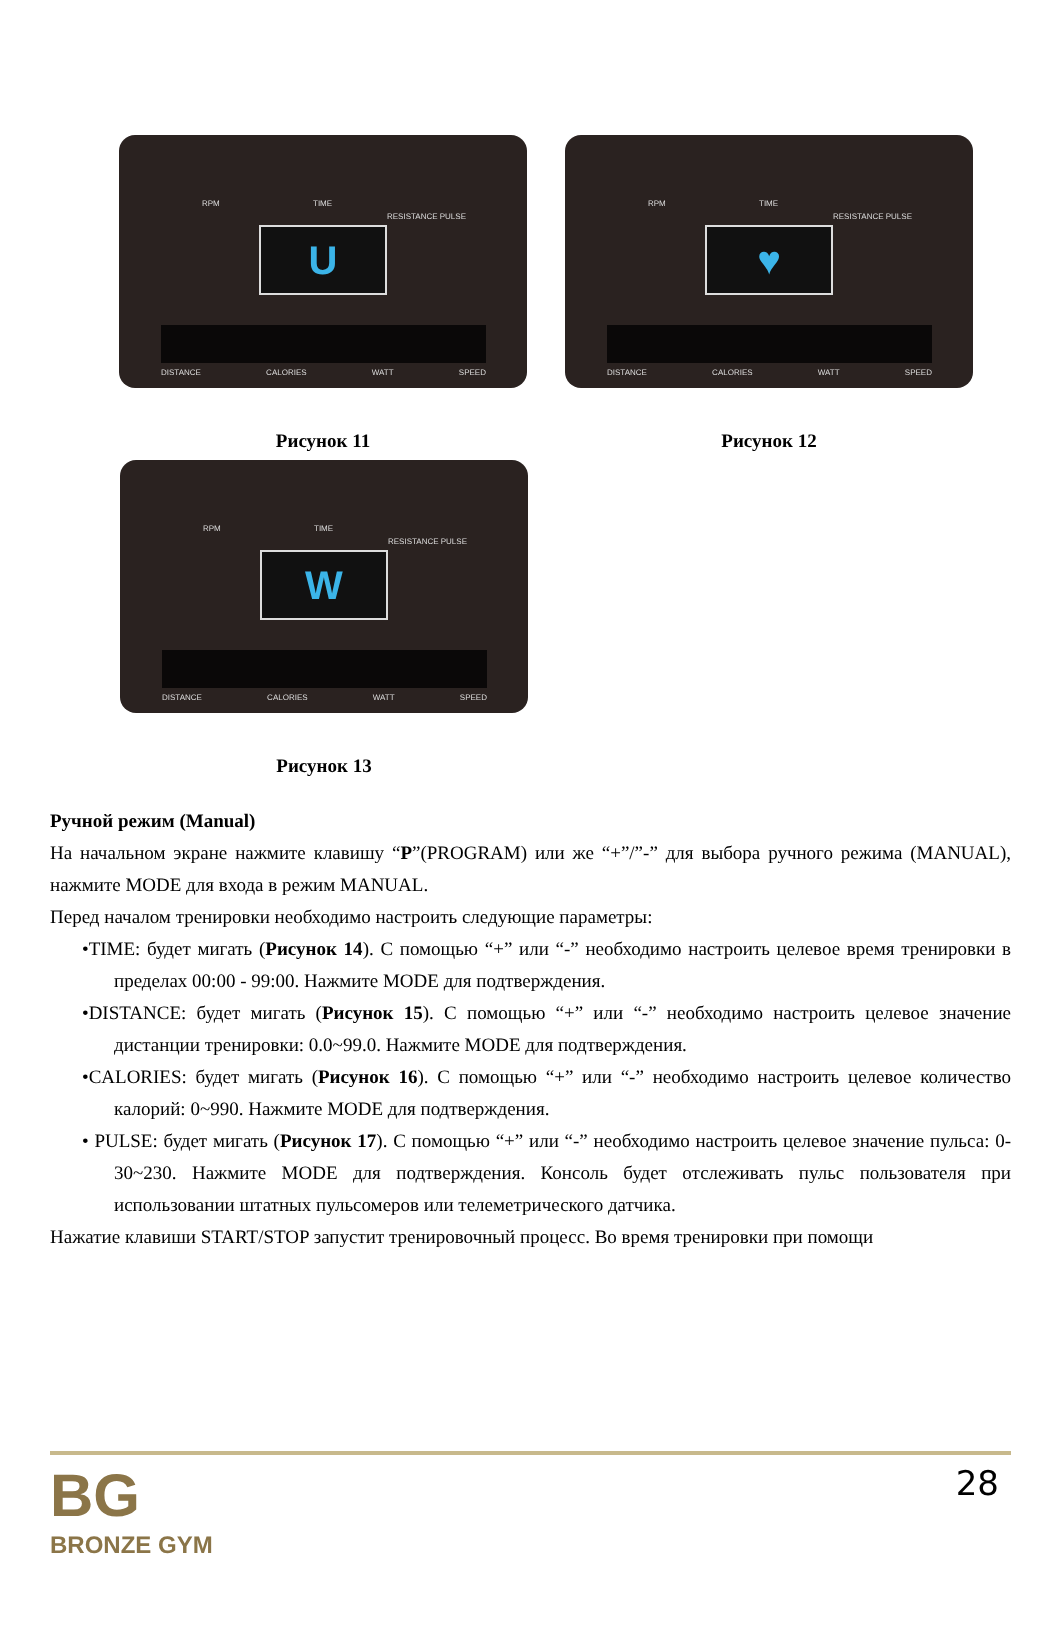RPM TIME
RESISTANCE PULSE
U
DISTANCE CALORIES WATT SPEED
Рисунок 11
RPM TIME
RESISTANCE PULSE
♥
DISTANCE CALORIES WATT SPEED
Рисунок 12
RPM TIME
RESISTANCE PULSE
W
DISTANCE CALORIES WATT SPEED
Рисунок 13
Ручной режим (Manual)
На начальном экране нажмите клавишу “P”(PROGRAM) или же “+”/”-” для выбора ручного режима (MANUAL), нажмите MODE для входа в режим MANUAL.
Перед началом тренировки необходимо настроить следующие параметры:
•TIME: будет мигать (Рисунок 14). С помощью “+” или “-” необходимо настроить целевое время тренировки в пределах 00:00 - 99:00. Нажмите MODE для подтверждения.
•DISTANCE: будет мигать (Рисунок 15). С помощью “+” или “-” необходимо настроить целевое значение дистанции тренировки: 0.0~99.0. Нажмите MODE для подтверждения.
•CALORIES: будет мигать (Рисунок 16). С помощью “+” или “-” необходимо настроить целевое количество калорий: 0~990. Нажмите MODE для подтверждения.
• PULSE: будет мигать (Рисунок 17). С помощью “+” или “-” необходимо настроить целевое значение пульса: 0-30~230. Нажмите MODE для подтверждения. Консоль будет отслеживать пульс пользователя при использовании штатных пульсомеров или телеметрического датчика.
Нажатие клавиши START/STOP запустит тренировочный процесс. Во время тренировки при помощи
BG
BRONZE GYM
28